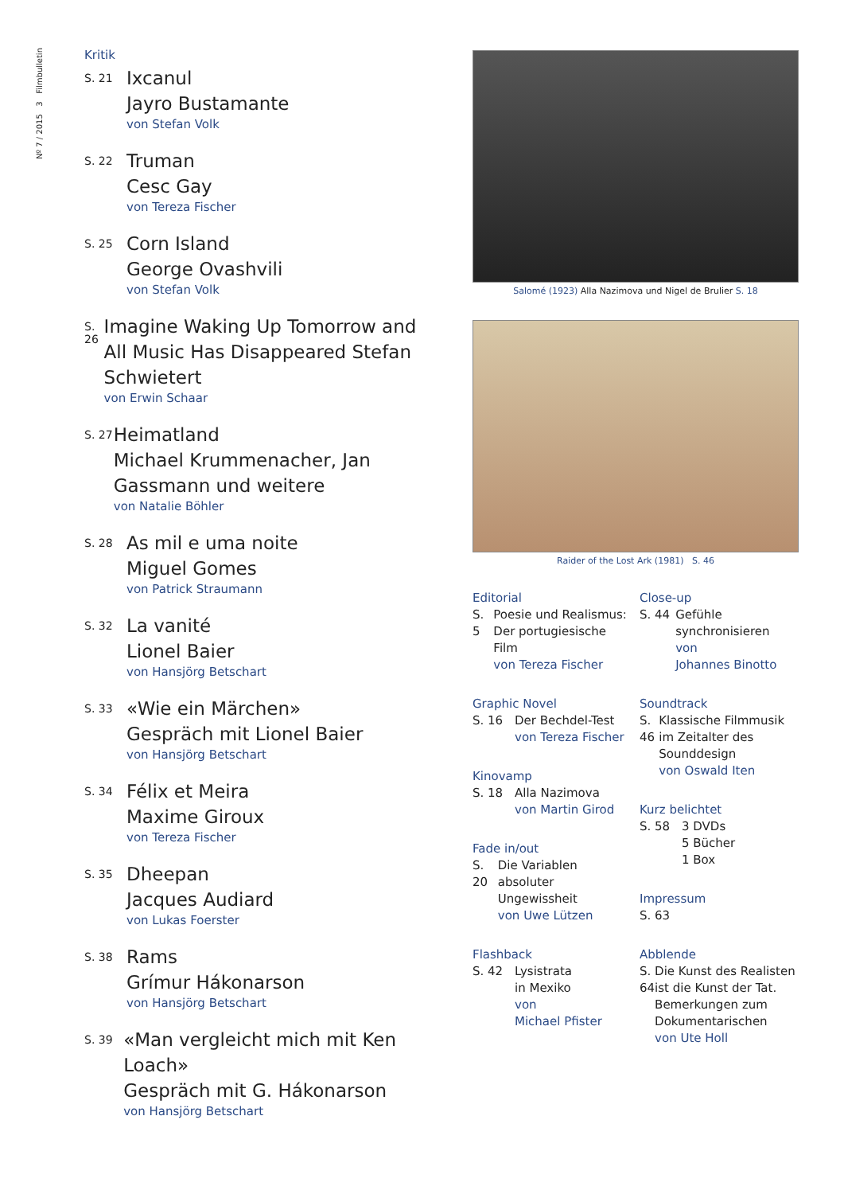Nº 7 / 2015 3 Filmbulletin
Kritik
S. 21
Ixcanul
Jayro Bustamante
von Stefan Volk
S. 22
Truman
Cesc Gay
von Tereza Fischer
S. 25
Corn Island
George Ovashvili
von Stefan Volk
S. 26
Imagine Waking Up Tomorrow and All Music Has Disappeared Stefan Schwietert
von Erwin Schaar
S. 27
Heimatland
Michael Krummenacher, Jan Gassmann und weitere
von Natalie Böhler
S. 28
As mil e uma noite
Miguel Gomes
von Patrick Straumann
S. 32
La vanité
Lionel Baier
von Hansjörg Betschart
S. 33
«Wie ein Märchen»
Gespräch mit Lionel Baier
von Hansjörg Betschart
S. 34
Félix et Meira
Maxime Giroux
von Tereza Fischer
S. 35
Dheepan
Jacques Audiard
von Lukas Foerster
S. 38
Rams
Grímur Hákonarson
von Hansjörg Betschart
S. 39
«Man vergleicht mich mit Ken Loach»
Gespräch mit G. Hákonarson
von Hansjörg Betschart
Salomé (1923) Alla Nazimova und Nigel de Brulier S. 18
Raider of the Lost Ark (1981) S. 46
Editorial
S. 5 Poesie und Rea­lismus: Der portu­giesische Film
von Tereza Fischer
Graphic Novel
S. 16 Der Bechdel-Test
von Tereza Fischer
Kinovamp
S. 18 Alla Nazimova
von Martin Girod
Fade in/out
S. 20 Die Variablen absoluter Ungewissheit
von Uwe Lützen
Flashback
S. 42 Lysistrata
in Mexiko
von
Michael Pfister
Close-up
S. 44 Gefühle synchronisieren
von
Johannes Binotto
Soundtrack
S. 46 Klassische Film­musik im Zeitalter des Sounddesign
von Oswald Iten
Kurz belichtet
S. 58 3 DVDs
5 Bücher
1 Box
Impressum
S. 63
Abblende
S. 64 Die Kunst des Realisten ist die Kunst der Tat. Bemer­kungen zum Dokumentarischen
von Ute Holl